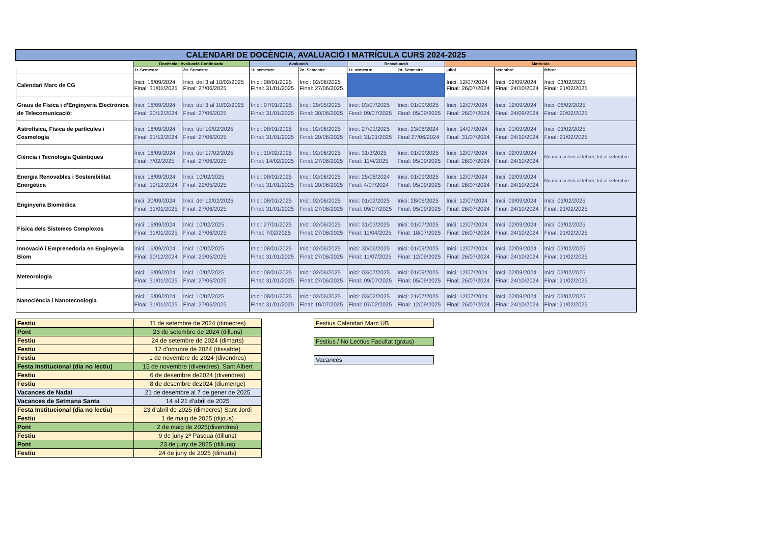| CALENDARI DE DOCÈNCIA, AVALUACIÓ I MATRÍCULA CURS 2024-2025 | | | | | | | | | |
| --- | --- | --- | --- | --- | --- | --- | --- | --- | --- |
| | Docència i Avaluació Continuada | | Avaluació | | Reavaluació | | Matrícula | | |
| | 1r. Semestre | 2n. Semestre | 1r. semestre | 2n. Semestre | 1r. semestre | 2n. Semestre | juliol | setembre | febrer |
| Calendari Marc de CG | Inici: 16/09/2024 Final: 31/01/2025 | Inici: del 3 al 10/02/2025 Final: 27/06/2025 | Inici: 08/01/2025 Final: 31/01/2025 | Inici: 02/06/2025 Final: 27/06/2025 | | | Inici: 12/07/2024 Final: 26/07/2024 | Inici: 02/09/2024 Final: 24/10/2024 | Inici: 03/02/2025 Final: 21/02/2025 |
| Graus de Física i d'Enginyeria Electrònica de Telecomunicació: | Inici: 16/09/2024 Final: 20/12/2024 | Inici: del 3 al 10/02/2025 Final: 27/06/2025 | Inici: 07/01/2025 Final: 31/01/2025 | Inici: 29/05/2025 Final: 30/06/2025 | Inici: 03/07/2025 Final: 09/07/2025 | Inici: 01/09/2025 Final: 05/09/2025 | Inici: 12/07/2024 Final: 26/07/2024 | Inici: 12/09/2024 Final: 24/09/2024 | Inici: 06/02/2025 Final: 20/02/2025 |
| Astrofísica, Física de partícules i Cosmologia | Inici: 16/09/2024 Final: 21/12/2024 | Inici: del 10/02/2025 Final: 27/06/2025 | Inici: 08/01/2025 Final: 31/01/2025 | Inici: 02/06/2025 Final: 20/06/2025 | Inici: 27/01/2025 Final: 31/01/2025 | Inici: 23/06/2024 Final 27/06/2024 | Inici: 14/07/2024 Final: 31/07/2024 | Inici: 01/09/2024 Final: 24/10/2024 | Inici: 03/02/2025 Final: 21/02/2025 |
| Ciència i Tecnologia Quàntiques | Inici: 16/09/2024 Final: 7/02/2025 | Inici: del 17/02/2025 Final: 27/06/2025 | Inici: 10/02/2025 Final: 14/02/2025 | Inici: 02/06/2025 Final: 27/06/2025 | Inici: 31/3/2025 Final: 11/4/2025 | Inici: 01/09/2025 Final: 05/09/2025 | Inici: 12/07/2024 Final: 26/07/2024 | Inici: 02/09/2024 Final: 24/10/2024 | No matriculem al febrer, tot al setembre |
| Energia Renovables i Sostenibilitat Energètica | Inici: 18/09/2024 Final: 19/12/2024 | Inici: 10/02/2025 Final: 22/05/2025 | Inici: 08/01/2025 Final: 31/01/2025 | Inici: 02/06/2025 Final: 20/06/2025 | Inici: 25/06/2024 Final: 4/07/2024 | Inici: 01/09/2025 Final: 05/09/2025 | Inici: 12/07/2024 Final: 26/07/2024 | Inici: 02/09/2024 Final: 24/10/2024 | No matriculem al febrer, tot al setembre |
| Enginyeria Biomèdica | Inici: 20/09/2024 Final: 31/01/2025 | Inici: del 12/02/2025 Final: 27/06/2025 | Inici: 08/01/2025 Final: 31/01/2025 | Inici: 02/06/2025 Final: 27/06/2025 | Inici: 01/02/2025 Final: 09/07/2025 | Inici: 28/06/2025 Final: 05/09/2025 | Inici: 12/07/2024 Final: 26/07/2024 | Inici: 09/09/2024 Final: 24/10/2024 | Inici: 03/02/2025 Final: 21/02/2025 |
| Física dels Sistemes Complexos | Inici: 16/09/2024 Final: 31/01/2025 | Inici: 10/02/2025 Final: 27/06/2025 | Inici: 27/01/2025 Final: 7/02/2025 | Inici: 02/06/2025 Final: 27/06/2025 | Inici: 31/03/2025 Final: 11/04/2025 | Inici: 01/07/2025 Final: 18/07/2025 | Inici: 12/07/2024 Final: 26/07/2024 | Inici: 02/09/2024 Final: 24/10/2024 | Inici: 03/02/2025 Final: 21/02/2025 |
| Innovació i Emprenedoria en Enginyeria Biom | Inici: 16/09/2024 Final: 20/12/2024 | Inici: 10/02/2025 Final: 23/05/2025 | Inici: 08/01/2025 Final: 31/01/2025 | Inici: 02/06/2025 Final: 27/06/2025 | Inici: 30/06/2025 Final: 11/07/2025 | Inici: 01/09/2025 Final: 12/09/2025 | Inici: 12/07/2024 Final: 26/07/2024 | Inici: 02/09/2024 Final: 24/10/2024 | Inici: 03/02/2025 Final: 21/02/2025 |
| Meteorologia | Inici: 16/09/2024 Final: 31/01/2025 | Inici: 10/02/2025 Final: 27/06/2025 | Inici: 08/01/2025 Final: 31/01/2025 | Inici: 02/06/2025 Final: 27/06/2025 | Inici: 03/07/2025 Final: 09/07/2025 | Inici: 01/09/2025 Final: 05/09/2025 | Inici: 12/07/2024 Final: 26/07/2024 | Inici: 02/09/2024 Final: 24/10/2024 | Inici: 03/02/2025 Final: 21/02/2025 |
| Nanociència i Nanotecnologia | Inici: 16/09/2024 Final: 31/01/2025 | Inici: 10/02/2025 Final: 27/06/2025 | Inici: 08/01/2025 Final: 31/01/2025 | Inici: 02/06/2025 Final: 18/07/2025 | Inici: 03/02/2025 Final: 07/02/2025 | Inici: 21/07/2025 Final: 12/09/2025 | Inici: 12/07/2024 Final: 26/07/2024 | Inici: 02/09/2024 Final: 24/10/2024 | Inici: 03/02/2025 Final: 21/02/2025 |
| Festiu | 11 de setembre de 2024 (dimecres) |
| Pont | 23 de setembre de 2024 (dilluns) |
| Festiu | 24 de setembre de 2024 (dimarts) |
| Festiu | 12 d'octubre de 2024 (dissabte) |
| Festiu | 1 de novembre de 2024 (divendres) |
| Festa Institucional (dia no lectiu) | 15 de novembre (divendres). Sant Albert |
| Festiu | 6 de desembre de2024 (divendres) |
| Festiu | 8 de desembre de2024 (diumenge) |
| Vacances de Nadal | 21 de desembre al 7 de gener de 2025 |
| Vacances de Setmana Santa | 14 al 21 d’abril de 2025 |
| Festa Institucional (dia no lectiu) | 23 d'abril de 2025 (dimecres) Sant Jordi |
| Festiu | 1 de maig de 2025 (dijous) |
| Pont | 2 de maig de 2025(divendres) |
| Festiu | 9 de juny 2ª Pasqua (dilluns) |
| Pont | 23 de juny de 2025 (dilluns) |
| Festiu | 24 de juny de 2025 (dimarts) |
Festius Calendari Marc UB
Festius / No Lectius Facultat (graus)
Vacances